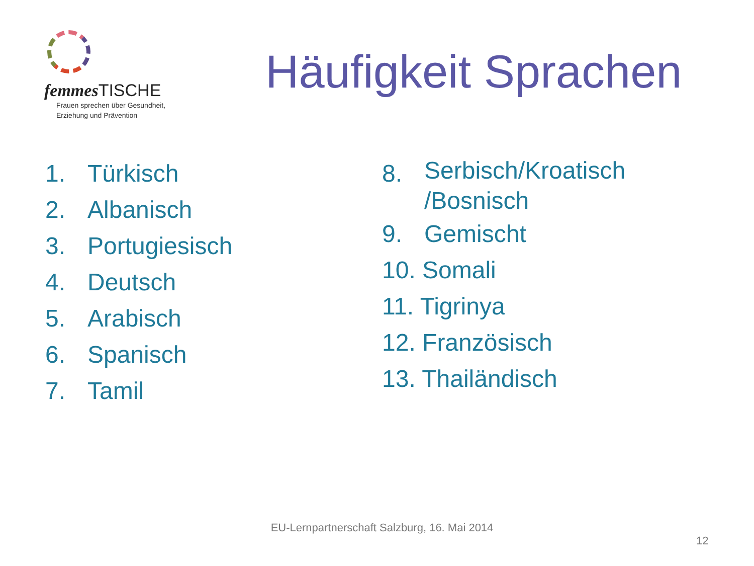femmes TISCHE
Frauen sprechen über Gesundheit,
Erziehung und Prävention
Häufigkeit Sprachen
1. Türkisch
2. Albanisch
3. Portugiesisch
4. Deutsch
5. Arabisch
6. Spanisch
7. Tamil
8. Serbisch/Kroatisch
/Bosnisch
9. Gemischt
10. Somali
11. Tigrinya
12. Französisch
13. Thailändisch
EU-Lernpartnerschaft Salzburg, 16. Mai 2014
12